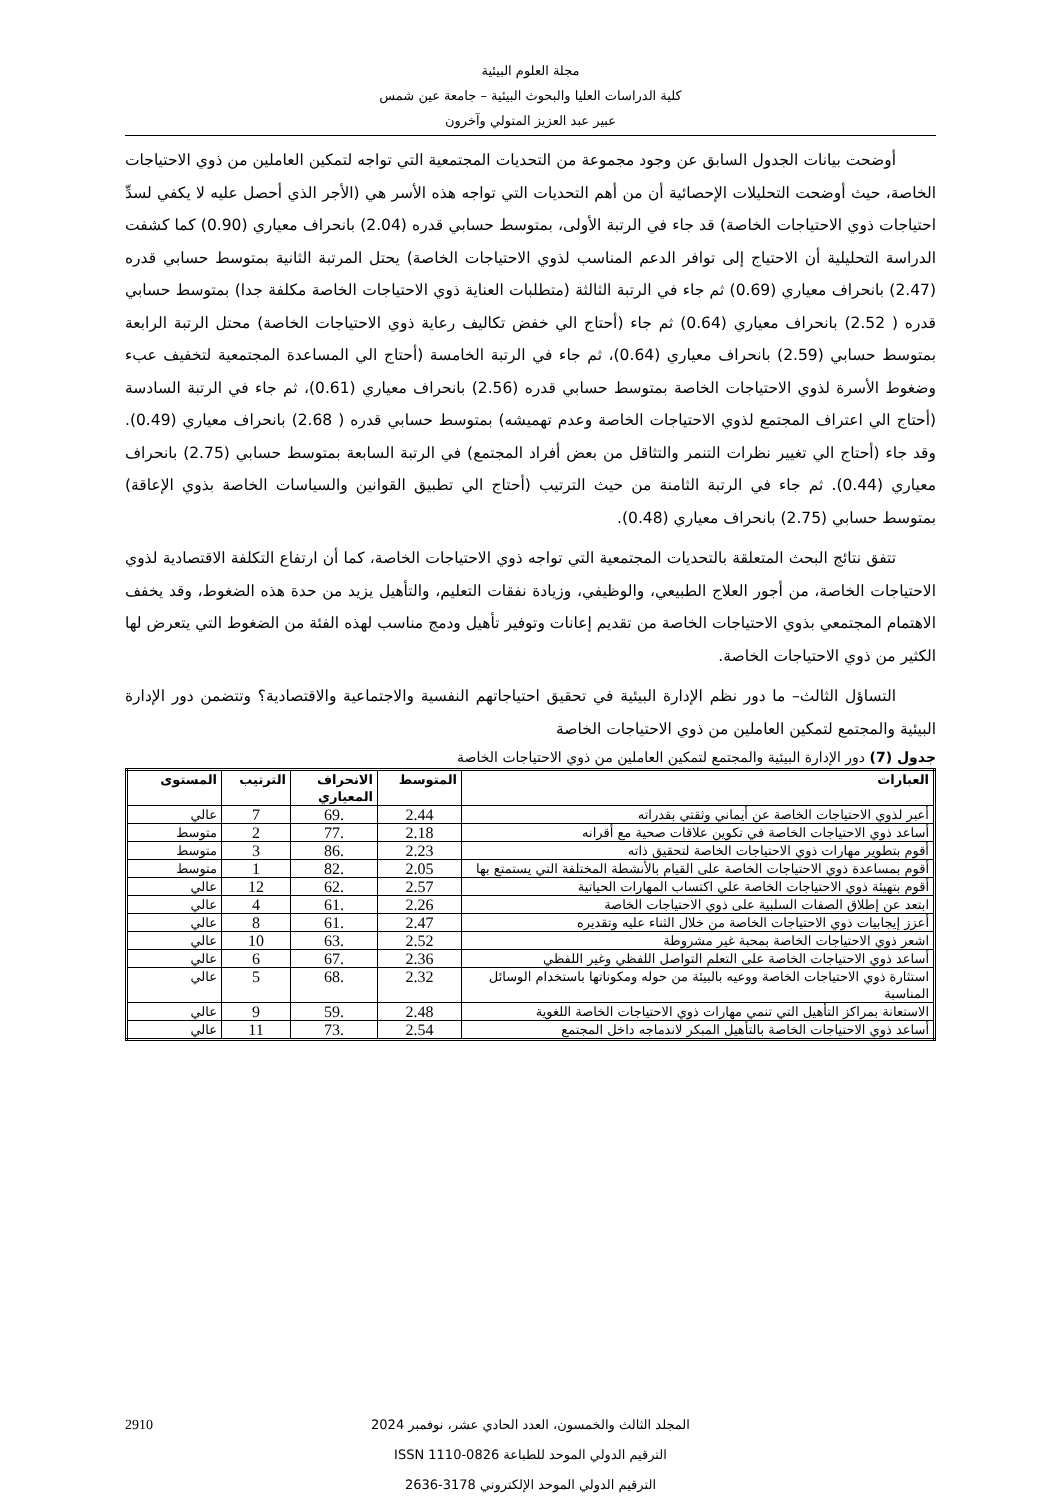مجلة العلوم البيئية
كلية الدراسات العليا والبحوث البيئية – جامعة عين شمس
عبير عبد العزيز المتولي وآخرون
أوضحت بيانات الجدول السابق عن وجود مجموعة من التحديات المجتمعية التي تواجه لتمكين العاملين من ذوي الاحتياجات الخاصة، حيث أوضحت التحليلات الإحصائية أن من أهم التحديات التي تواجه هذه الأسر هي (الأجر الذي أحصل عليه لا يكفي لسدِّ احتياجات ذوي الاحتياجات الخاصة) قد جاء في الرتبة الأولى، بمتوسط حسابي قدره (2.04) بانحراف معياري (0.90) كما كشفت الدراسة التحليلية أن الاحتياج إلى توافر الدعم المناسب لذوي الاحتياجات الخاصة) يحتل المرتبة الثانية بمتوسط حسابي قدره (2.47) بانحراف معياري (0.69) ثم جاء في الرتبة الثالثة (متطلبات العناية ذوي الاحتياجات الخاصة مكلفة جدا) بمتوسط حسابي قدره ( 2.52) بانحراف معياري (0.64) ثم جاء (أحتاج الي خفض تكاليف رعاية ذوي الاحتياجات الخاصة) محتل الرتبة الرابعة بمتوسط حسابي (2.59) بانحراف معياري (0.64)، ثم جاء في الرتبة الخامسة (أحتاج الي المساعدة المجتمعية لتخفيف عبء وضغوط الأسرة لذوي الاحتياجات الخاصة بمتوسط حسابي قدره (2.56) بانحراف معياري (0.61)، ثم جاء في الرتبة السادسة (أحتاج الي اعتراف المجتمع لذوي الاحتياجات الخاصة وعدم تهميشه) بمتوسط حسابي قدره ( 2.68) بانحراف معياري (0.49). وقد جاء (أحتاج الي تغيير نظرات التنمر والتثاقل من بعض أفراد المجتمع) في الرتبة السابعة بمتوسط حسابي (2.75) بانحراف معياري (0.44). ثم جاء في الرتبة الثامنة من حيث الترتيب (أحتاج الي تطبيق القوانين والسياسات الخاصة بذوي الإعاقة) بمتوسط حسابي (2.75) بانحراف معياري (0.48).
تتفق نتائج البحث المتعلقة بالتحديات المجتمعية التي تواجه ذوي الاحتياجات الخاصة، كما أن ارتفاع التكلفة الاقتصادية لذوي الاحتياجات الخاصة، من أجور العلاج الطبيعي، والوظيفي، وزيادة نفقات التعليم، والتأهيل يزيد من حدة هذه الضغوط، وقد يخفف الاهتمام المجتمعي بذوي الاحتياجات الخاصة من تقديم إعانات وتوفير تأهيل ودمج مناسب لهذه الفئة من الضغوط التي يتعرض لها الكثير من ذوي الاحتياجات الخاصة.
التساؤل الثالث– ما دور نظم الإدارة البيئية في تحقيق احتياجاتهم النفسية والاجتماعية والاقتصادية؟ وتتضمن دور الإدارة البيئية والمجتمع لتمكين العاملين من ذوي الاحتياجات الخاصة
جدول (7) دور الإدارة البيئية والمجتمع لتمكين العاملين من ذوي الاحتياجات الخاصة
| العبارات | المتوسط | الانحراف المعياري | الترتيب | المستوى |
| --- | --- | --- | --- | --- |
| أعبر لذوي الاحتياجات الخاصة عن أيماني وثقتي بقدراته | 2.44 | .69 | 7 | عالي |
| أساعد ذوي الاحتياجات الخاصة في تكوين علاقات صحية مع أقرانه | 2.18 | .77 | 2 | متوسط |
| أقوم بتطوير مهارات ذوي الاحتياجات الخاصة لتحقيق ذاته | 2.23 | .86 | 3 | متوسط |
| أقوم بمساعدة ذوي الاحتياجات الخاصة على القيام بالأنشطة المختلفة التي يستمتع بها | 2.05 | .82 | 1 | متوسط |
| أقوم بتهيئة ذوي الاحتياجات الخاصة علي اكتساب المهارات الحياتية | 2.57 | .62 | 12 | عالي |
| ابتعد عن إطلاق الصفات السلبية على ذوي الاحتياجات الخاصة | 2.26 | .61 | 4 | عالي |
| أعزز إيجابيات ذوي الاحتياجات الخاصة من خلال الثناء عليه وتقديره | 2.47 | .61 | 8 | عالي |
| اشعر ذوي الاحتياجات الخاصة بمحبة غير مشروطة | 2.52 | .63 | 10 | عالي |
| أساعد ذوي الاحتياجات الخاصة على التعلم التواصل اللفظي وغير اللفظي | 2.36 | .67 | 6 | عالي |
| استثارة ذوي الاحتياجات الخاصة ووعيه بالبيئة من حوله ومكوناتها باستخدام الوسائل المناسبة | 2.32 | .68 | 5 | عالي |
| الاستعانة بمراكز التأهيل التي تنمي مهارات ذوي الاحتياجات الخاصة اللغوية | 2.48 | .59 | 9 | عالي |
| أساعد ذوي الاحتياجات الخاصة بالتأهيل المبكر لاندماجه داخل المجتمع | 2.54 | .73 | 11 | عالي |
2910 المجلد الثالث والخمسون، العدد الحادي عشر، نوفمبر 2024
الترقيم الدولي الموحد للطباعة 0826-1110 ISSN
الترقيم الدولي الموحد الإلكتروني 3178-2636